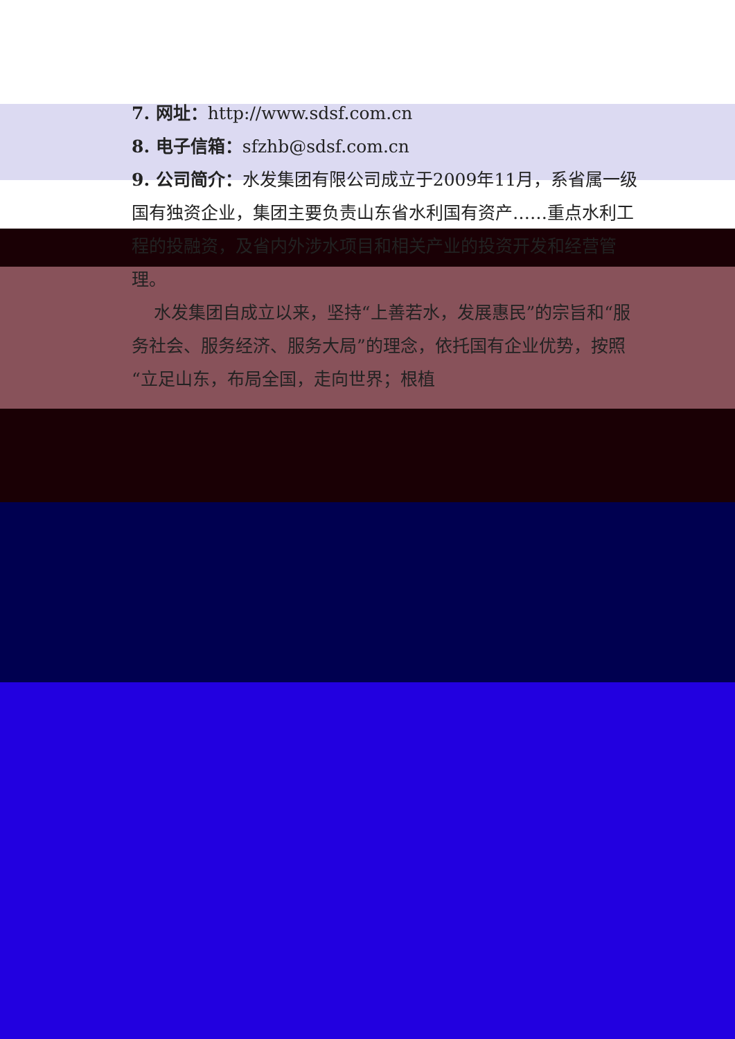7. 网址：http://www.sdsf.com.cn
8. 电子信箱：sfzhb@sdsf.com.cn
9. 公司简介：水发集团有限公司成立于2009年11月，系省属一级国有独资企业，集团主要负责山东省水利国有资产……重点水利工程的投融资，及省内外涉水项目和相关产业的投资开发和经营管理。
水发集团自成立以来，坚持“上善若水，发展惠民”的宗旨和“服务社会、服务经济、服务大局”的理念，依托国有企业优势，按照“立足山东，布局全国，走向世界；根植